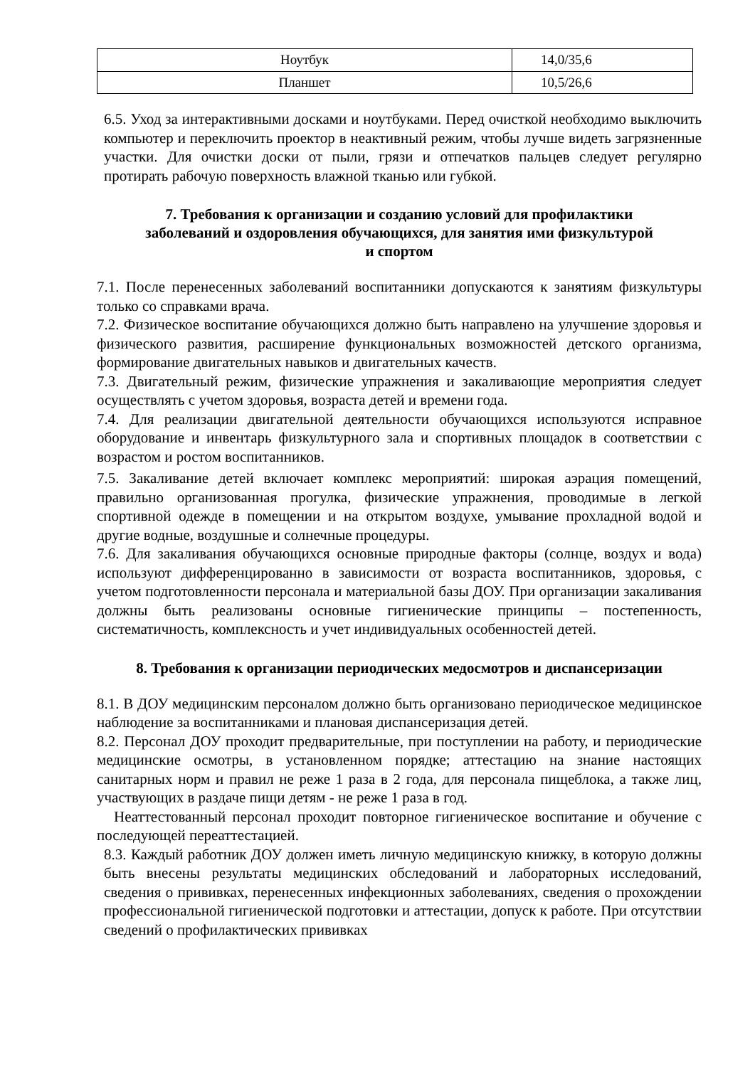| Ноутбук | 14,0/35,6 |
| Планшет | 10,5/26,6 |
6.5. Уход за интерактивными досками и ноутбуками. Перед очисткой необходимо выключить компьютер и переключить проектор в неактивный режим, чтобы лучше видеть загрязненные участки. Для очистки доски от пыли, грязи и отпечатков пальцев следует регулярно протирать рабочую поверхность влажной тканью или губкой.
7. Требования к организации и созданию условий для профилактики
заболеваний и оздоровления обучающихся, для занятия ими физкультурой
и спортом
7.1. После перенесенных заболеваний воспитанники допускаются к занятиям физкультуры только со справками врача.
7.2. Физическое воспитание обучающихся должно быть направлено на улучшение здоровья и физического развития, расширение функциональных возможностей детского организма, формирование двигательных навыков и двигательных качеств.
7.3. Двигательный режим, физические упражнения и закаливающие мероприятия следует осуществлять с учетом здоровья, возраста детей и времени года.
7.4. Для реализации двигательной деятельности обучающихся используются исправное оборудование и инвентарь физкультурного зала и спортивных площадок в соответствии с возрастом и ростом воспитанников.
7.5. Закаливание детей включает комплекс мероприятий: широкая аэрация помещений, правильно организованная прогулка, физические упражнения, проводимые в легкой спортивной одежде в помещении и на открытом воздухе, умывание прохладной водой и другие водные, воздушные и солнечные процедуры.
7.6. Для закаливания обучающихся основные природные факторы (солнце, воздух и вода) используют дифференцированно в зависимости от возраста воспитанников, здоровья, с учетом подготовленности персонала и материальной базы ДОУ. При организации закаливания должны быть реализованы основные гигиенические принципы – постепенность, систематичность, комплексность и учет индивидуальных особенностей детей.
8. Требования к организации периодических медосмотров и диспансеризации
8.1. В ДОУ медицинским персоналом должно быть организовано периодическое медицинское наблюдение за воспитанниками и плановая диспансеризация детей.
8.2. Персонал ДОУ проходит предварительные, при поступлении на работу, и периодические медицинские осмотры, в установленном порядке; аттестацию на знание настоящих санитарных норм и правил не реже 1 раза в 2 года, для персонала пищеблока, а также лиц, участвующих в раздаче пищи детям - не реже 1 раза в год.
Неаттестованный персонал проходит повторное гигиеническое воспитание и обучение с последующей переаттестацией.
8.3. Каждый работник ДОУ должен иметь личную медицинскую книжку, в которую должны быть внесены результаты медицинских обследований и лабораторных исследований, сведения о прививках, перенесенных инфекционных заболеваниях, сведения о прохождении профессиональной гигиенической подготовки и аттестации, допуск к работе. При отсутствии сведений о профилактических прививках